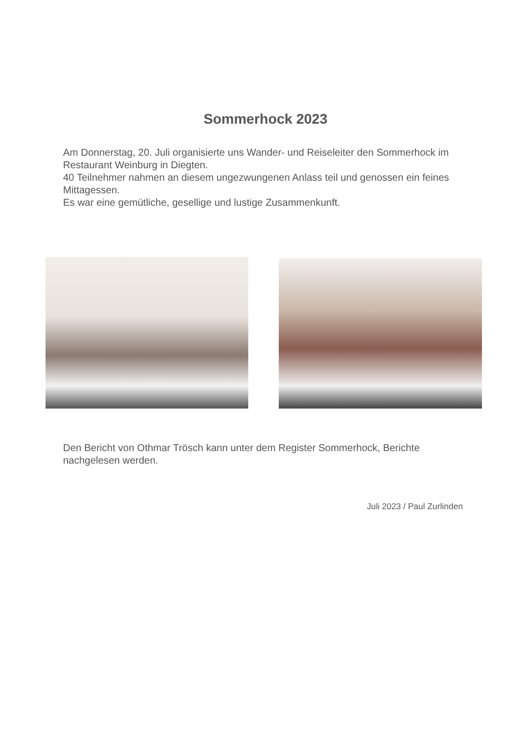Sommerhock 2023
Am Donnerstag, 20. Juli organisierte uns Wander- und Reiseleiter den Sommerhock im Restaurant Weinburg in Diegten.
40 Teilnehmer nahmen an diesem ungezwungenen Anlass teil und genossen ein feines Mittagessen.
Es war eine gemütliche, gesellige und lustige Zusammenkunft.
Den Bericht von Othmar Trösch kann unter dem Register Sommerhock, Berichte nachgelesen werden.
Juli 2023 / Paul Zurlinden